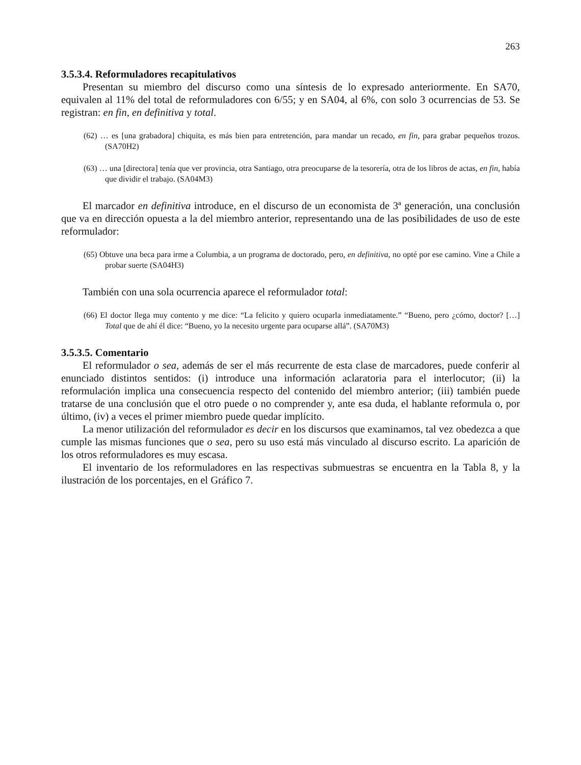263
3.5.3.4. Reformuladores recapitulativos
Presentan su miembro del discurso como una síntesis de lo expresado anteriormente. En SA70, equivalen al 11% del total de reformuladores con 6/55; y en SA04, al 6%, con solo 3 ocurrencias de 53. Se registran: en fin, en definitiva y total.
(62) … es [una grabadora] chiquita, es más bien para entretención, para mandar un recado, en fin, para grabar pequeños trozos. (SA70H2)
(63) … una [directora] tenía que ver provincia, otra Santiago, otra preocuparse de la tesorería, otra de los libros de actas, en fin, había que dividir el trabajo. (SA04M3)
El marcador en definitiva introduce, en el discurso de un economista de 3ª generación, una conclusión que va en dirección opuesta a la del miembro anterior, representando una de las posibilidades de uso de este reformulador:
(65) Obtuve una beca para irme a Columbia, a un programa de doctorado, pero, en definitiva, no opté por ese camino. Vine a Chile a probar suerte (SA04H3)
También con una sola ocurrencia aparece el reformulador total:
(66) El doctor llega muy contento y me dice: “La felicito y quiero ocuparla inmediatamente.” “Bueno, pero ¿cómo, doctor? […] Total que de ahí él dice: “Bueno, yo la necesito urgente para ocuparse allá”. (SA70M3)
3.5.3.5. Comentario
El reformulador o sea, además de ser el más recurrente de esta clase de marcadores, puede conferir al enunciado distintos sentidos: (i) introduce una información aclaratoria para el interlocutor; (ii) la reformulación implica una consecuencia respecto del contenido del miembro anterior; (iii) también puede tratarse de una conclusión que el otro puede o no comprender y, ante esa duda, el hablante reformula o, por último, (iv) a veces el primer miembro puede quedar implícito.
La menor utilización del reformulador es decir en los discursos que examinamos, tal vez obedezca a que cumple las mismas funciones que o sea, pero su uso está más vinculado al discurso escrito. La aparición de los otros reformuladores es muy escasa.
El inventario de los reformuladores en las respectivas submuestras se encuentra en la Tabla 8, y la ilustración de los porcentajes, en el Gráfico 7.